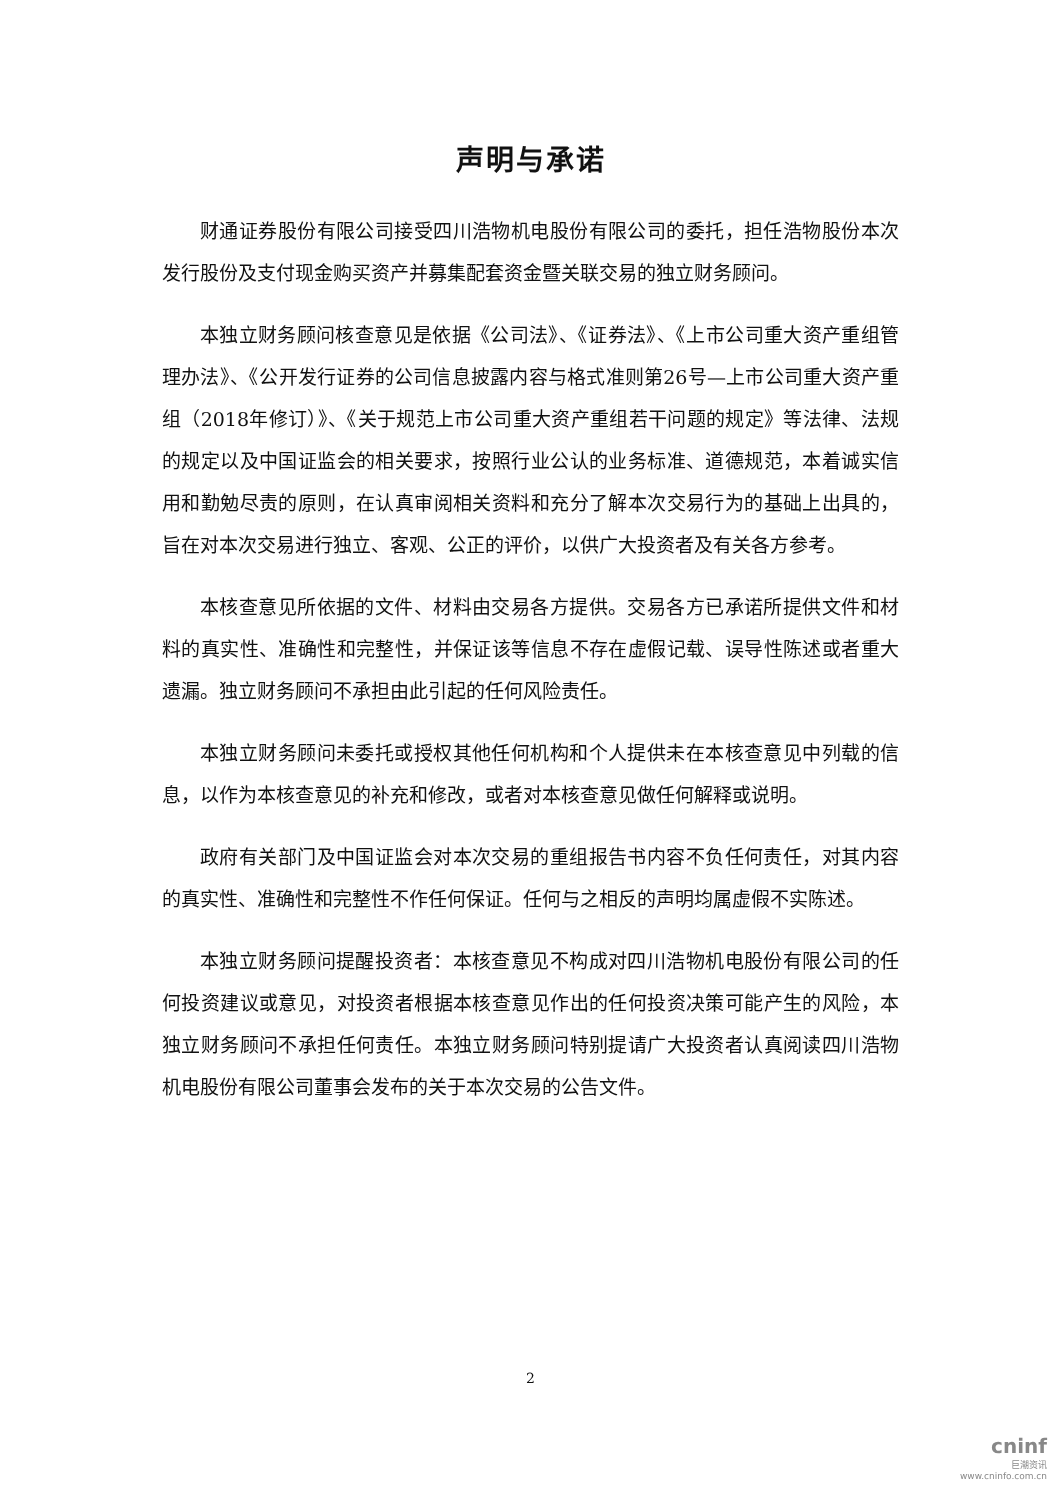声明与承诺
财通证券股份有限公司接受四川浩物机电股份有限公司的委托，担任浩物股份本次发行股份及支付现金购买资产并募集配套资金暨关联交易的独立财务顾问。
本独立财务顾问核查意见是依据《公司法》、《证券法》、《上市公司重大资产重组管理办法》、《公开发行证券的公司信息披露内容与格式准则第26号—上市公司重大资产重组（2018年修订）》、《关于规范上市公司重大资产重组若干问题的规定》等法律、法规的规定以及中国证监会的相关要求，按照行业公认的业务标准、道德规范，本着诚实信用和勤勉尽责的原则，在认真审阅相关资料和充分了解本次交易行为的基础上出具的，旨在对本次交易进行独立、客观、公正的评价，以供广大投资者及有关各方参考。
本核查意见所依据的文件、材料由交易各方提供。交易各方已承诺所提供文件和材料的真实性、准确性和完整性，并保证该等信息不存在虚假记载、误导性陈述或者重大遗漏。独立财务顾问不承担由此引起的任何风险责任。
本独立财务顾问未委托或授权其他任何机构和个人提供未在本核查意见中列载的信息，以作为本核查意见的补充和修改，或者对本核查意见做任何解释或说明。
政府有关部门及中国证监会对本次交易的重组报告书内容不负任何责任，对其内容的真实性、准确性和完整性不作任何保证。任何与之相反的声明均属虚假不实陈述。
本独立财务顾问提醒投资者：本核查意见不构成对四川浩物机电股份有限公司的任何投资建议或意见，对投资者根据本核查意见作出的任何投资决策可能产生的风险，本独立财务顾问不承担任何责任。本独立财务顾问特别提请广大投资者认真阅读四川浩物机电股份有限公司董事会发布的关于本次交易的公告文件。
2
cninf
巨潮资讯
www.cninfo.com.cn